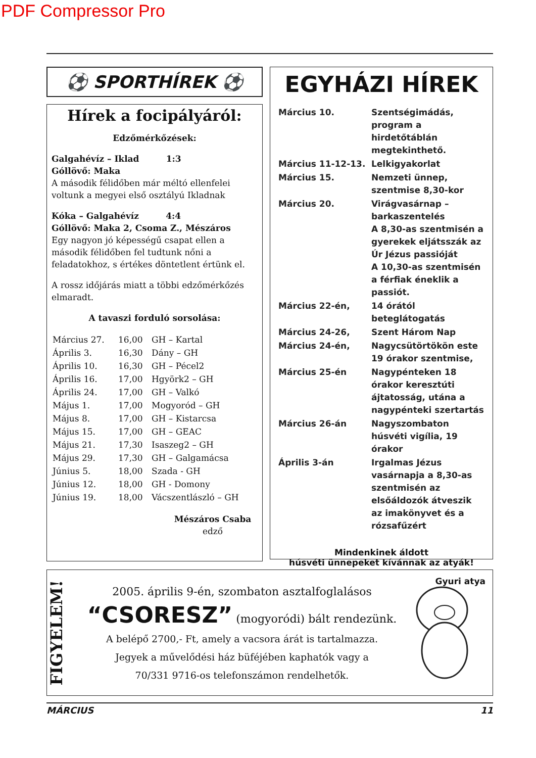PDF Compressor Pro
⚽ SPORTHÍREK ⚽
Hírek a focipályáról:
Edzőmérkőzések:
Galgahévíz – Iklad 1:3
Góllövő: Maka
A második félidőben már méltó ellenfelei voltunk a megyei első osztályú Ikladnak
Kóka – Galgahévíz 4:4
Góllövő: Maka 2, Csoma Z., Mészáros
Egy nagyon jó képességű csapat ellen a második félidőben fel tudtunk nőni a feladatokhoz, s értékes döntetlent értünk el.
A rossz időjárás miatt a többi edzőmérkőzés elmaradt.
A tavaszi forduló sorsolása:
| Március 27. | 16,00 | GH – Kartal |
| Április 3. | 16,30 | Dány – GH |
| Április 10. | 16,30 | GH – Pécel2 |
| Április 16. | 17,00 | Hgyörk2 – GH |
| Április 24. | 17,00 | GH – Valkó |
| Május 1. | 17,00 | Mogyoród – GH |
| Május 8. | 17,00 | GH – Kistarcsa |
| Május 15. | 17,00 | GH – GEAC |
| Május 21. | 17,30 | Isaszeg2 – GH |
| Május 29. | 17,30 | GH – Galgamácsa |
| Június 5. | 18,00 | Szada - GH |
| Június 12. | 18,00 | GH - Domony |
| Június 19. | 18,00 | Vácszentlászló – GH |
Mészáros Csaba
edző
EGYHÁZI HÍREK
| Március 10. | Szentségimádás, program a hirdetőtáblán megtekinthető. |
| Március 11-12-13. | Lelkigyakorlat |
| Március 15. | Nemzeti ünnep, szentmise 8,30-kor |
| Március 20. | Virágvasárnap – barkaszentelés A 8,30-as szentmisén a gyerekek eljátsszák az Úr Jézus passióját A 10,30-as szentmisén a férfiak éneklik a passiót. |
| Március 22-én, | 14 órától beteglátogatás |
| Március 24-26, | Szent Három Nap |
| Március 24-én, | Nagycsütörtökön este 19 órakor szentmise, |
| Március 25-én | Nagypénteken 18 órakor keresztúti ájtatosság, utána a nagypénteki szertartás |
| Március 26-án | Nagyszombaton húsvéti vigília, 19 órakor |
| Április 3-án | Irgalmas Jézus vasárnapja a 8,30-as szentmisén az elsőáldozók átveszik az imakönyvet és a rózsafűzért |
Mindenkinek áldott
húsvéti ünnepeket kívánnak az atyák!
Gyuri atya
FIGYELEM!
2005. április 9-én, szombaton asztalfoglalásos
“CSORESZ” (mogyoródi) bált rendezünk.
A belépő 2700,- Ft, amely a vacsora árát is tartalmazza.
Jegyek a művelődési ház büféjében kaphatók vagy a
70/331 9716-os telefonszámon rendelhetők.
MÁRCIUS 11